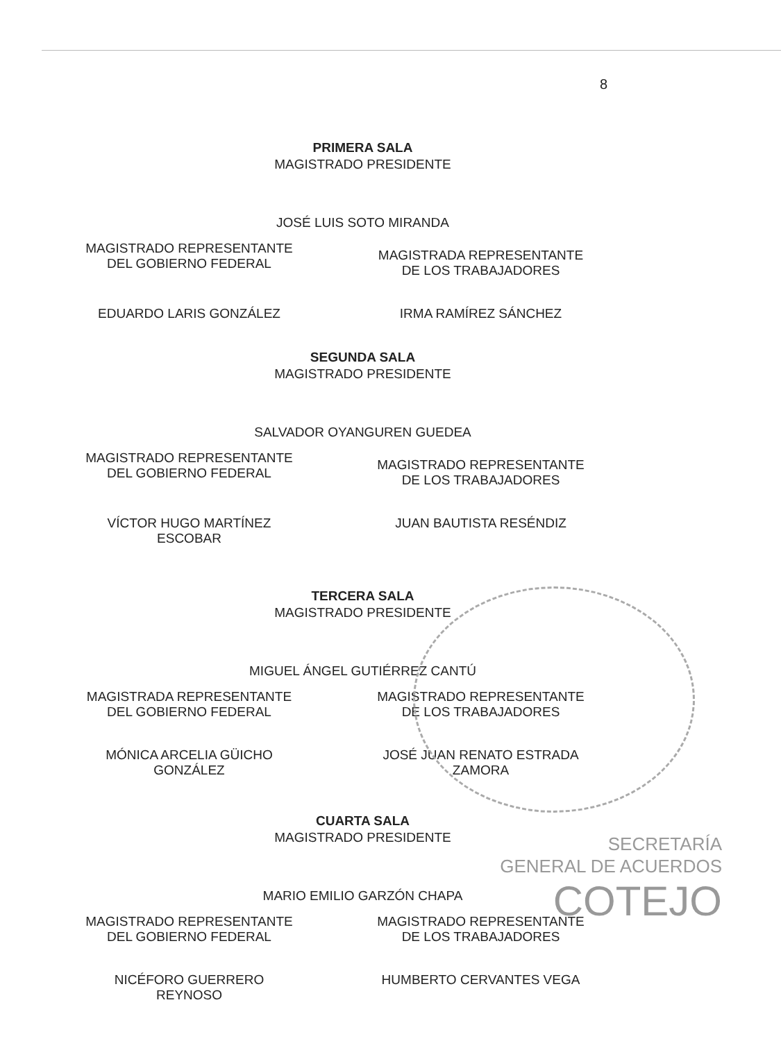8
PRIMERA SALA
MAGISTRADO PRESIDENTE
JOSÉ LUIS SOTO MIRANDA
MAGISTRADO REPRESENTANTE
DEL GOBIERNO FEDERAL
MAGISTRADA REPRESENTANTE
DE LOS TRABAJADORES
EDUARDO LARIS GONZÁLEZ IRMA RAMÍREZ SÁNCHEZ
SEGUNDA SALA
MAGISTRADO PRESIDENTE
SALVADOR OYANGUREN GUEDEA
MAGISTRADO REPRESENTANTE
DEL GOBIERNO FEDERAL
MAGISTRADO REPRESENTANTE
DE LOS TRABAJADORES
VÍCTOR HUGO MARTÍNEZ
ESCOBAR
JUAN BAUTISTA RESÉNDIZ
TERCERA SALA
MAGISTRADO PRESIDENTE
MIGUEL ÁNGEL GUTIÉRREZ CANTÚ
MAGISTRADA REPRESENTANTE
DEL GOBIERNO FEDERAL
MAGISTRADO REPRESENTANTE
DE LOS TRABAJADORES
MÓNICA ARCELIA GÜICHO
GONZÁLEZ
JOSÉ JUAN RENATO ESTRADA
ZAMORA
CUARTA SALA
MAGISTRADO PRESIDENTE
MARIO EMILIO GARZÓN CHAPA
MAGISTRADO REPRESENTANTE
DEL GOBIERNO FEDERAL
MAGISTRADO REPRESENTANTE
DE LOS TRABAJADORES
NICÉFORO GUERRERO
REYNOSO
HUMBERTO CERVANTES VEGA
SECRETARÍA
GENERAL DE ACUERDOS
COTEJO